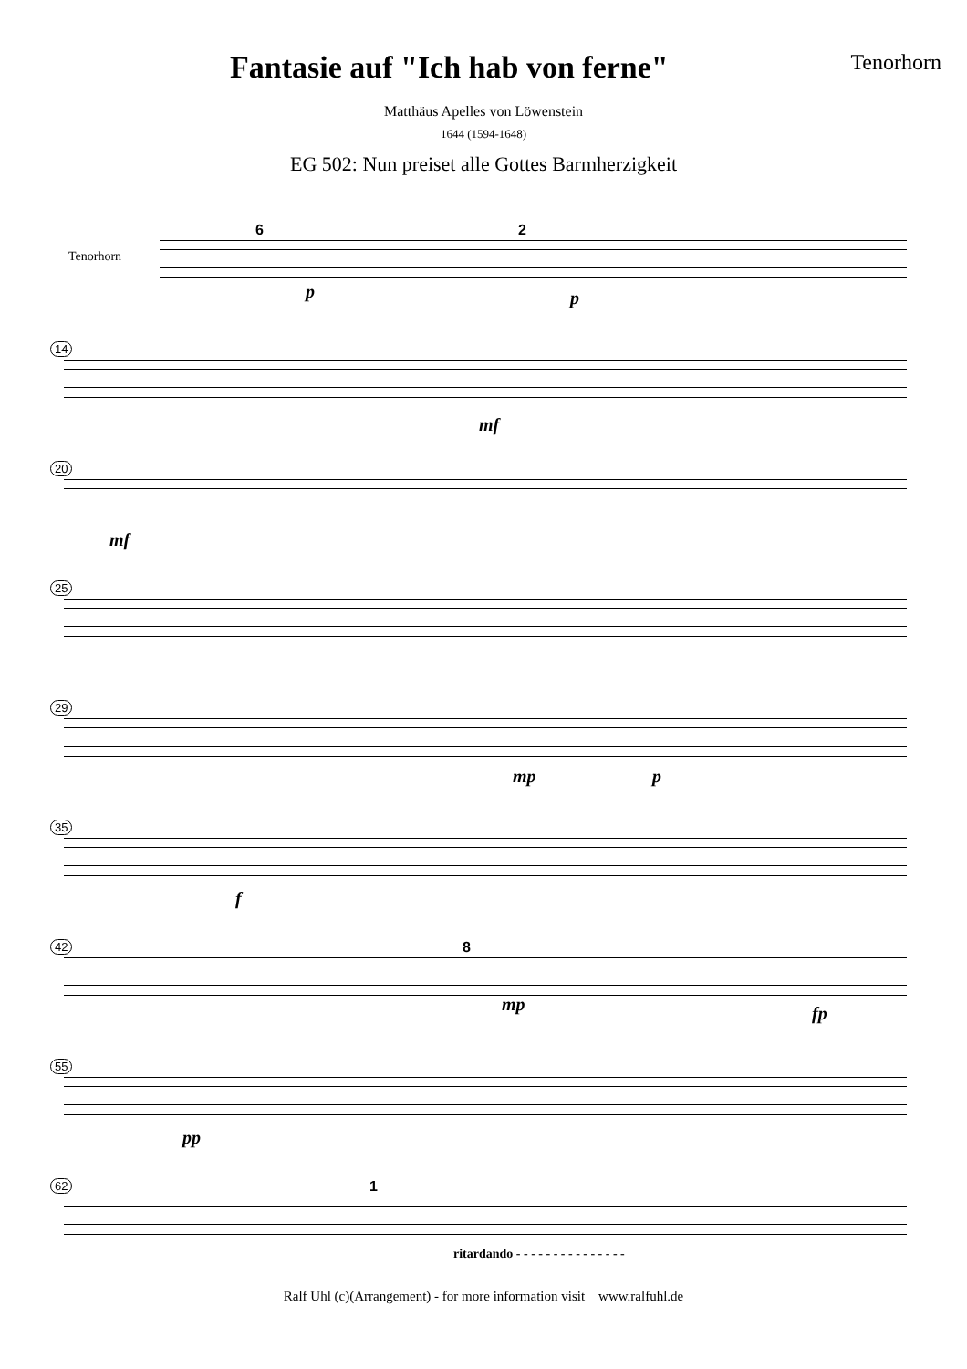Fantasie auf "Ich hab von ferne"
Tenorhorn
Matthäus Apelles von Löwenstein
1644 (1594-1648)
EG 502: Nun preiset alle Gottes Barmherzigkeit
Tenorhorn
6 2
p p
14
mf
20
mf
25
29
mp p
35
f
42 8
mp fp
55
pp
62 1
ritardando - - - - - - - - - - - - - - -
Ralf Uhl (c)(Arrangement) - for more information visit www.ralfuhl.de